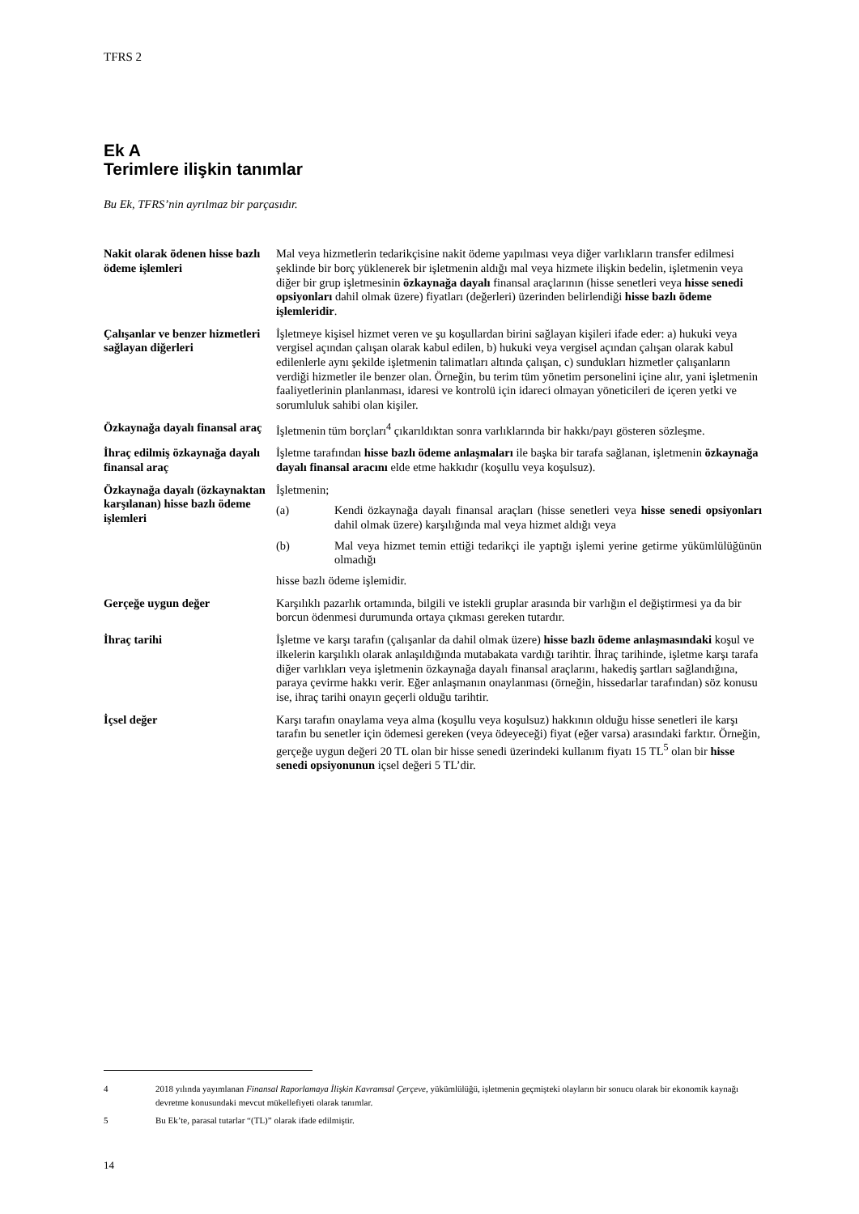TFRS 2
Ek A
Terimlere ilişkin tanımlar
Bu Ek, TFRS’nin ayrılmaz bir parçasıdır.
Nakit olarak ödenen hisse bazlı ödeme işlemleri
Mal veya hizmetlerin tedarikçisine nakit ödeme yapılması veya diğer varlıkların transfer edilmesi şeklinde bir borç yüklenerek bir işletmenin aldığı mal veya hizmete ilişkin bedelin, işletmenin veya diğer bir grup işletmesinin özkaynağa dayalı finansal araçlarının (hisse senetleri veya hisse senedi opsiyonları dahil olmak üzere) fiyatları (değerleri) üzerinden belirlendiği hisse bazlı ödeme işlemleridir.
Çalışanlar ve benzer hizmetleri sağlayan diğerleri
İşletmeye kişisel hizmet veren ve şu koşullardan birini sağlayan kişileri ifade eder: a) hukuki veya vergisel açından çalışan olarak kabul edilen, b) hukuki veya vergisel açından çalışan olarak kabul edilenlerle aynı şekilde işletmenin talimatları altında çalışan, c) sundukları hizmetler çalışanların verdiği hizmetler ile benzer olan. Örneğin, bu terim tüm yönetim personelini içine alır, yani işletmenin faaliyetlerinin planlanması, idaresi ve kontrolü için idareci olmayan yöneticileri de içeren yetki ve sorumluluk sahibi olan kişiler.
Özkaynağa dayalı finansal araç
İşletmenin tüm borçları<sup>4</sup> çıkarıldıktan sonra varlıklarında bir hakkı/payı gösteren sözleşme.
İhraç edilmiş özkaynağa dayalı finansal araç
İşletme tarafından hisse bazlı ödeme anlaşmaları ile başka bir tarafa sağlanan, işletmenin özkaynağa dayalı finansal aracını elde etme hakkıdır (koşullu veya koşulsuz).
Özkaynağa dayalı (özkaynaktan karşılanan) hisse bazlı ödeme işlemleri
İşletmenin;
(a) Kendi özkaynağa dayalı finansal araçları (hisse senetleri veya hisse senedi opsiyonları dahil olmak üzere) karşılığında mal veya hizmet aldığı veya
(b) Mal veya hizmet temin ettiği tedarikçi ile yaptığı işlemi yerine getirme yükümlülüğünün olmadığı
hisse bazlı ödeme işlemidir.
Gerçeğe uygun değer Karşılıklı pazarlık ortamında, bilgili ve istekli gruplar arasında bir varlığın el değiştirmesi ya da bir borcun ödenmesi durumunda ortaya çıkması gereken tutardır.
İhraç tarihi İşletme ve karşı tarafın (çalışanlar da dahil olmak üzere) hisse bazlı ödeme anlaşmasındaki koşul ve ilkelerin karşılıklı olarak anlaşıldığında mutabakata vardığı tarihtir. İhraç tarihinde, işletme karşı tarafa diğer varlıkları veya işletmenin özkaynağa dayalı finansal araçlarını, hakediş şartları sağlandığına, paraya çevirme hakkı verir. Eğer anlaşmanın onaylanması (örneğin, hissedarlar tarafından) söz konusu ise, ihraç tarihi onayın geçerli olduğu tarihtir.
İçsel değer Karşı tarafın onaylama veya alma (koşullu veya koşulsuz) hakkının olduğu hisse senetleri ile karşı tarafın bu senetler için ödemesi gereken (veya ödeyeceği) fiyat (eğer varsa) arasındaki farktır. Örneğin, gerçeğe uygun değeri 20 TL olan bir hisse senedi üzerindeki kullanım fiyatı 15 TL<sup>5</sup> olan bir hisse senedi opsiyonunun içsel değeri 5 TL’dir.
4 2018 yılında yayımlanan Finansal Raporlamaya İlişkin Kavramsal Çerçeve, yükümlülüğü, işletmenin geçmişteki olayların bir sonucu olarak bir ekonomik kaynağı devretme konusundaki mevcut mükellefiyeti olarak tanımlar.
5 Bu Ek’te, parasal tutarlar “(TL)” olarak ifade edilmiştir.
14